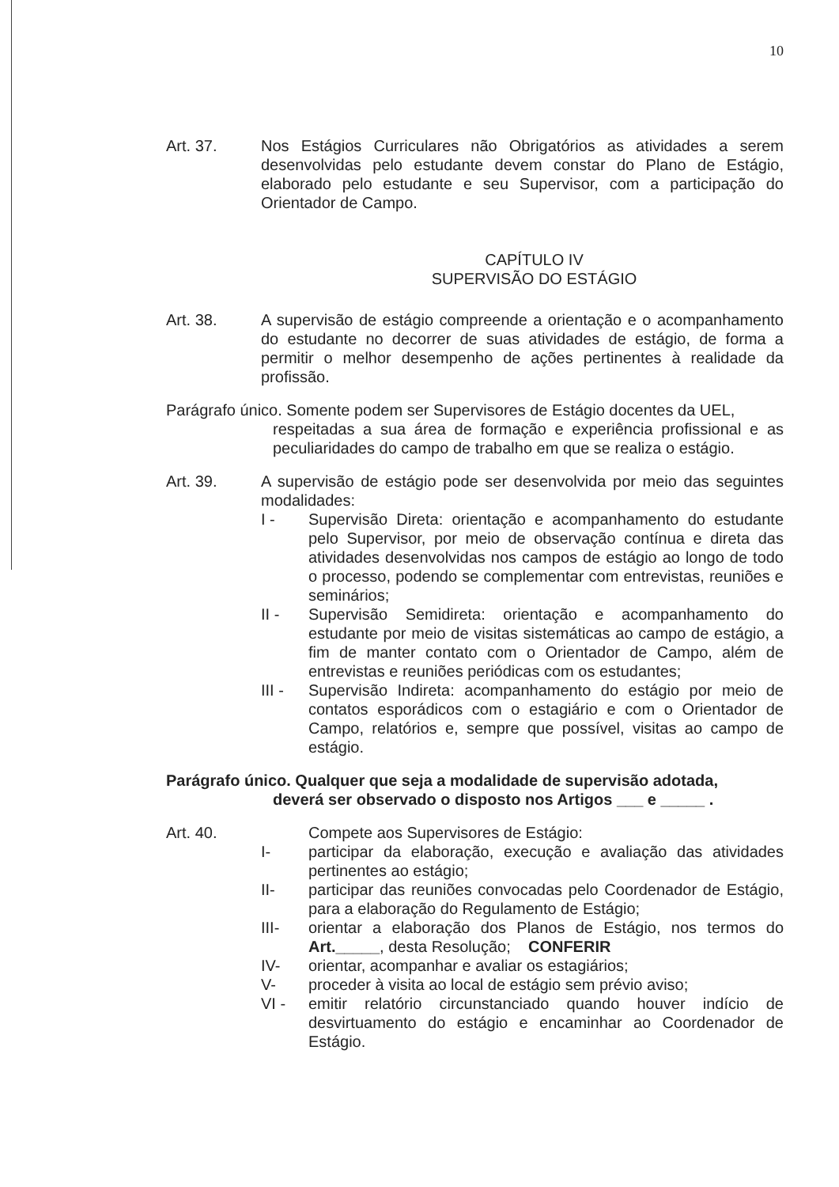10
Art. 37. Nos Estágios Curriculares não Obrigatórios as atividades a serem desenvolvidas pelo estudante devem constar do Plano de Estágio, elaborado pelo estudante e seu Supervisor, com a participação do Orientador de Campo.
CAPÍTULO IV
SUPERVISÃO DO ESTÁGIO
Art. 38. A supervisão de estágio compreende a orientação e o acompanhamento do estudante no decorrer de suas atividades de estágio, de forma a permitir o melhor desempenho de ações pertinentes à realidade da profissão.
Parágrafo único. Somente podem ser Supervisores de Estágio docentes da UEL,
respeitadas a sua área de formação e experiência profissional e as peculiaridades do campo de trabalho em que se realiza o estágio.
Art. 39. A supervisão de estágio pode ser desenvolvida por meio das seguintes modalidades:
I - Supervisão Direta: orientação e acompanhamento do estudante pelo Supervisor, por meio de observação contínua e direta das atividades desenvolvidas nos campos de estágio ao longo de todo o processo, podendo se complementar com entrevistas, reuniões e seminários;
II - Supervisão Semidireta: orientação e acompanhamento do estudante por meio de visitas sistemáticas ao campo de estágio, a fim de manter contato com o Orientador de Campo, além de entrevistas e reuniões periódicas com os estudantes;
III - Supervisão Indireta: acompanhamento do estágio por meio de contatos esporádicos com o estagiário e com o Orientador de Campo, relatórios e, sempre que possível, visitas ao campo de estágio.
Parágrafo único. Qualquer que seja a modalidade de supervisão adotada,
deverá ser observado o disposto nos Artigos ___ e _____ .
Art. 40. Compete aos Supervisores de Estágio:
I- participar da elaboração, execução e avaliação das atividades pertinentes ao estágio;
II- participar das reuniões convocadas pelo Coordenador de Estágio, para a elaboração do Regulamento de Estágio;
III- orientar a elaboração dos Planos de Estágio, nos termos do Art._____, desta Resolução; CONFERIR
IV- orientar, acompanhar e avaliar os estagiários;
V- proceder à visita ao local de estágio sem prévio aviso;
VI - emitir relatório circunstanciado quando houver indício de desvirtuamento do estágio e encaminhar ao Coordenador de Estágio.